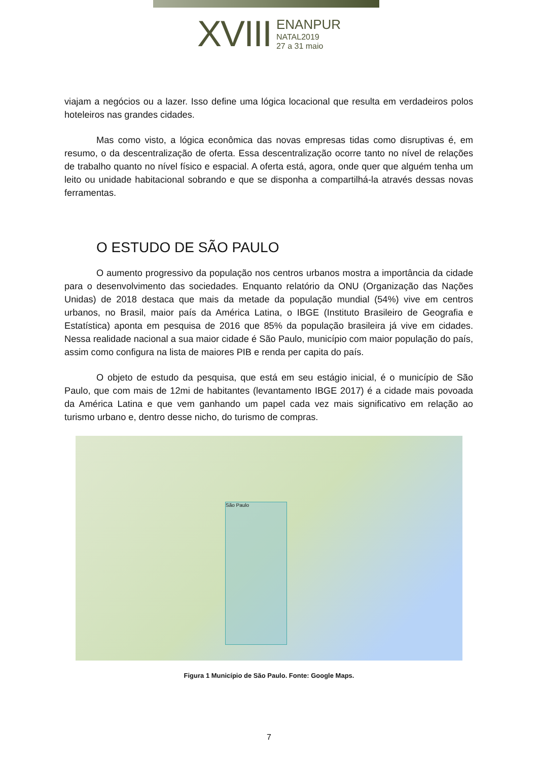XVIII
ENANPUR
NATAL2019
27 a 31 maio
viajam a negócios ou a lazer. Isso define uma lógica locacional que resulta em verdadeiros polos hoteleiros nas grandes cidades.
Mas como visto, a lógica econômica das novas empresas tidas como disruptivas é, em resumo, o da descentralização de oferta. Essa descentralização ocorre tanto no nível de relações de trabalho quanto no nível físico e espacial. A oferta está, agora, onde quer que alguém tenha um leito ou unidade habitacional sobrando e que se disponha a compartilhá-la através dessas novas ferramentas.
O ESTUDO DE SÃO PAULO
O aumento progressivo da população nos centros urbanos mostra a importância da cidade para o desenvolvimento das sociedades. Enquanto relatório da ONU (Organização das Nações Unidas) de 2018 destaca que mais da metade da população mundial (54%) vive em centros urbanos, no Brasil, maior país da América Latina, o IBGE (Instituto Brasileiro de Geografia e Estatística) aponta em pesquisa de 2016 que 85% da população brasileira já vive em cidades. Nessa realidade nacional a sua maior cidade é São Paulo, município com maior população do país, assim como configura na lista de maiores PIB e renda per capita do país.
O objeto de estudo da pesquisa, que está em seu estágio inicial, é o município de São Paulo, que com mais de 12mi de habitantes (levantamento IBGE 2017) é a cidade mais povoada da América Latina e que vem ganhando um papel cada vez mais significativo em relação ao turismo urbano e, dentro desse nicho, do turismo de compras.
São Paulo
Figura 1 Município de São Paulo. Fonte: Google Maps.
7